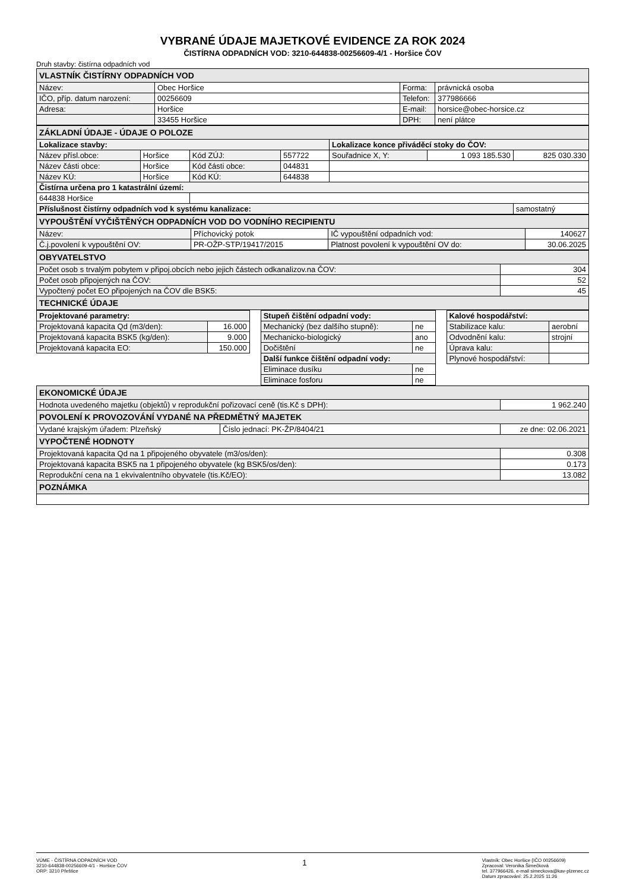VYBRANÉ ÚDAJE MAJETKOVÉ EVIDENCE ZA ROK 2024
ČISTÍRNA ODPADNÍCH VOD: 3210-644838-00256609-4/1 - Horšice ČOV
Druh stavby: čistírna odpadních vod
| VLASTNÍK ČISTÍRNY ODPADNÍCH VOD | | | |
| Název: | Obec Horšice | Forma: | právnická osoba |
| IČO, příp. datum narození: | 00256609 | Telefon: | 377986666 |
| Adresa: | Horšice | E-mail: | horsice@obec-horsice.cz |
| | 33455 Horšice | DPH: | není plátce |
| ZÁKLADNÍ ÚDAJE - ÚDAJE O POLOZE | | | | | | |
| Lokalizace stavby: | | | | Lokalizace konce přiváděcí stoky do ČOV: | | |
| Název přísl.obce: | Horšice | Kód ZÚJ: | 557722 | Souřadnice X, Y: | 1 093 185.530 | 825 030.330 |
| Název části obce: | Horšice | Kód části obce: | 044831 | | | |
| Název KÚ: | Horšice | Kód KÚ: | 644838 | | | |
| Čistírna určena pro 1 katastrální území: | | | | | | |
| 644838 Horšice | | | | | | |
| Příslušnost čistírny odpadních vod k systému kanalizace: | | | | | | samostatný |
| VYPOUŠTĚNÍ VYČIŠTĚNÝCH ODPADNÍCH VOD DO VODNÍHO RECIPIENTU | | | |
| Název: | Příchovický potok | IČ vypouštění odpadních vod: | 140627 |
| Č.j.povolení k vypouštění OV: | PR-OŽP-STP/19417/2015 | Platnost povolení k vypouštění OV do: | 30.06.2025 |
| OBYVATELSTVO | |
| Počet osob s trvalým pobytem v připoj.obcích nebo jejich částech odkanalizov.na ČOV: | 304 |
| Počet osob připojených na ČOV: | 52 |
| Vypočtený počet EO připojených na ČOV dle BSK5: | 45 |
| TECHNICKÉ ÚDAJE | |
| Projektované parametry: | | | Stupeň čištění odpadní vody: | | | Kalové hospodářství: | |
| Projektovaná kapacita Qd (m3/den): | 16.000 | | Mechanický (bez dalšího stupně): | ne | | Stabilizace kalu: | aerobní |
| Projektovaná kapacita BSK5 (kg/den): | 9.000 | | Mechanicko-biologický | ano | | Odvodnění kalu: | strojní |
| Projektovaná kapacita EO: | 150.000 | | Dočištění | ne | | Úprava kalu: | |
| | | | Další funkce čištění odpadní vody: | | | Plynové hospodářství: | |
| | | | Eliminace dusíku | ne | | | |
| | | | Eliminace fosforu | ne | | | |
| EKONOMICKÉ ÚDAJE | | |
| Hodnota uvedeného majetku (objektů) v reprodukční pořizovací ceně (tis.Kč s DPH): | | 1 962.240 |
| POVOLENÍ K PROVOZOVÁNÍ VYDANÉ NA PŘEDMĚTNÝ MAJETEK | | |
| Vydané krajským úřadem: Plzeňský | Číslo jednací: PK-ŽP/8404/21 | ze dne: 02.06.2021 |
| VYPOČTENÉ HODNOTY | | |
| Projektovaná kapacita Qd na 1 připojeného obyvatele (m3/os/den): | | 0.308 |
| Projektovaná kapacita BSK5 na 1 připojeného obyvatele (kg BSK5/os/den): | | 0.173 |
| Reprodukční cena na 1 ekvivalentního obyvatele (tis.Kč/EO): | | 13.082 |
| POZNÁMKA | | |
VÚME - ČISTÍRNA ODPADNÍCH VOD
3210-644838-00256609-4/1 - Horšice ČOV
ORP: 3210 Přeštice
1
Vlastník: Obec Horšice {IČO 00256609)
Zpracoval: Veronika Šimečková
tel. 377966426, e-mail simeckova@kav-plzenec.cz
Datum zpracování: 25.2.2025 11:26